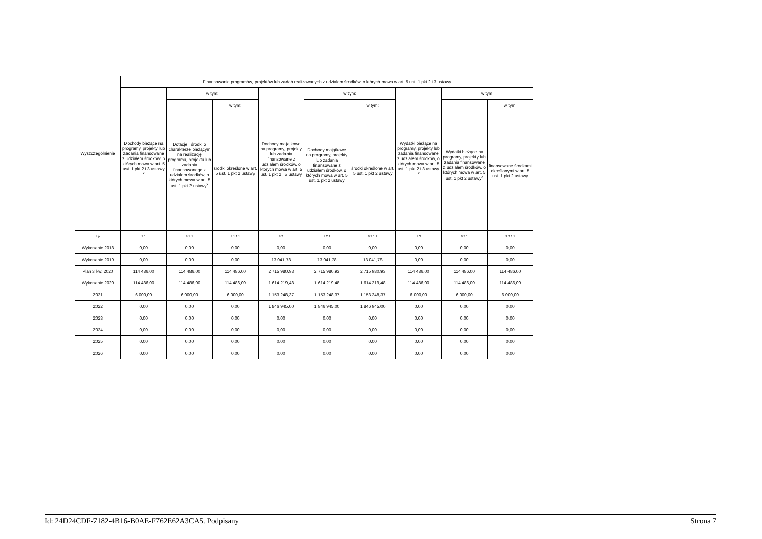| Wyszczególnienie | Finansowanie programów, projektów lub zadań realizowanych z udziałem środków, o których mowa w art. 5 ust. 1 pkt 2 i 3 ustawy | | | | | | | | |
| --- | --- | --- | --- | --- | --- | --- | --- | --- | --- |
| | Dochody bieżące na programy, projekty lub zadania finansowane z udziałem środków, o których mowa w art. 5 ust. 1 pkt 2 i 3 ustawy <sup>x</sup> | w tym: | | Dochody majątkowe na programy, projekty lub zadania finansowane z udziałem środków, o których mowa w art. 5 ust. 1 pkt 2 i 3 ustawy | w tym: | | Wydatki bieżące na programy, projekty lub zadania finansowane z udziałem środków, o których mowa w art. 5 ust. 1 pkt 2 i 3 ustawy <sup>x</sup> | w tym: | |
| | | Dotacje i środki o charakterze bieżącym na realizację programu, projektu lub zadania finansowanego z udziałem środków, o których mowa w art. 5 ust. 1 pkt 2 ustawy<sup>x</sup> | w tym: | | Dochody majątkowe na programy, projekty lub zadania finansowane z udziałem środków, o których mowa w art. 5 ust. 1 pkt 2 ustawy | w tym: | | Wydatki bieżące na programy, projekty lub zadania finansowane z udziałem środków, o których mowa w art. 5 ust. 1 pkt 2 ustawy<sup>x</sup> | w tym: |
| | | | środki określone w art. 5 ust. 1 pkt 2 ustawy | | | środki określone w art. 5 ust. 1 pkt 2 ustawy | | | finansowane środkami określonymi w art. 5 ust. 1 pkt 2 ustawy |
| Lp | 9.1 | 9.1.1 | 9.1.1.1 | 9.2 | 9.2.1 | 9.2.1.1 | 9.3 | 9.3.1 | 9.3.1.1 |
| Wykonanie 2018 | 0,00 | 0,00 | 0,00 | 0,00 | 0,00 | 0,00 | 0,00 | 0,00 | 0,00 |
| Wykonanie 2019 | 0,00 | 0,00 | 0,00 | 13 041,78 | 13 041,78 | 13 041,78 | 0,00 | 0,00 | 0,00 |
| Plan 3 kw. 2020 | 114 486,00 | 114 486,00 | 114 486,00 | 2 715 980,93 | 2 715 980,93 | 2 715 980,93 | 114 486,00 | 114 486,00 | 114 486,00 |
| Wykonanie 2020 | 114 486,00 | 114 486,00 | 114 486,00 | 1 614 219,48 | 1 614 219,48 | 1 614 219,48 | 114 486,00 | 114 486,00 | 114 486,00 |
| 2021 | 6 000,00 | 6 000,00 | 6 000,00 | 1 153 248,37 | 1 153 248,37 | 1 153 248,37 | 6 000,00 | 6 000,00 | 6 000,00 |
| 2022 | 0,00 | 0,00 | 0,00 | 1 846 945,00 | 1 846 945,00 | 1 846 945,00 | 0,00 | 0,00 | 0,00 |
| 2023 | 0,00 | 0,00 | 0,00 | 0,00 | 0,00 | 0,00 | 0,00 | 0,00 | 0,00 |
| 2024 | 0,00 | 0,00 | 0,00 | 0,00 | 0,00 | 0,00 | 0,00 | 0,00 | 0,00 |
| 2025 | 0,00 | 0,00 | 0,00 | 0,00 | 0,00 | 0,00 | 0,00 | 0,00 | 0,00 |
| 2026 | 0,00 | 0,00 | 0,00 | 0,00 | 0,00 | 0,00 | 0,00 | 0,00 | 0,00 |
Id: 24D24CDF-7182-4B16-B0AE-F762E62A3CA5. Podpisany Strona 7